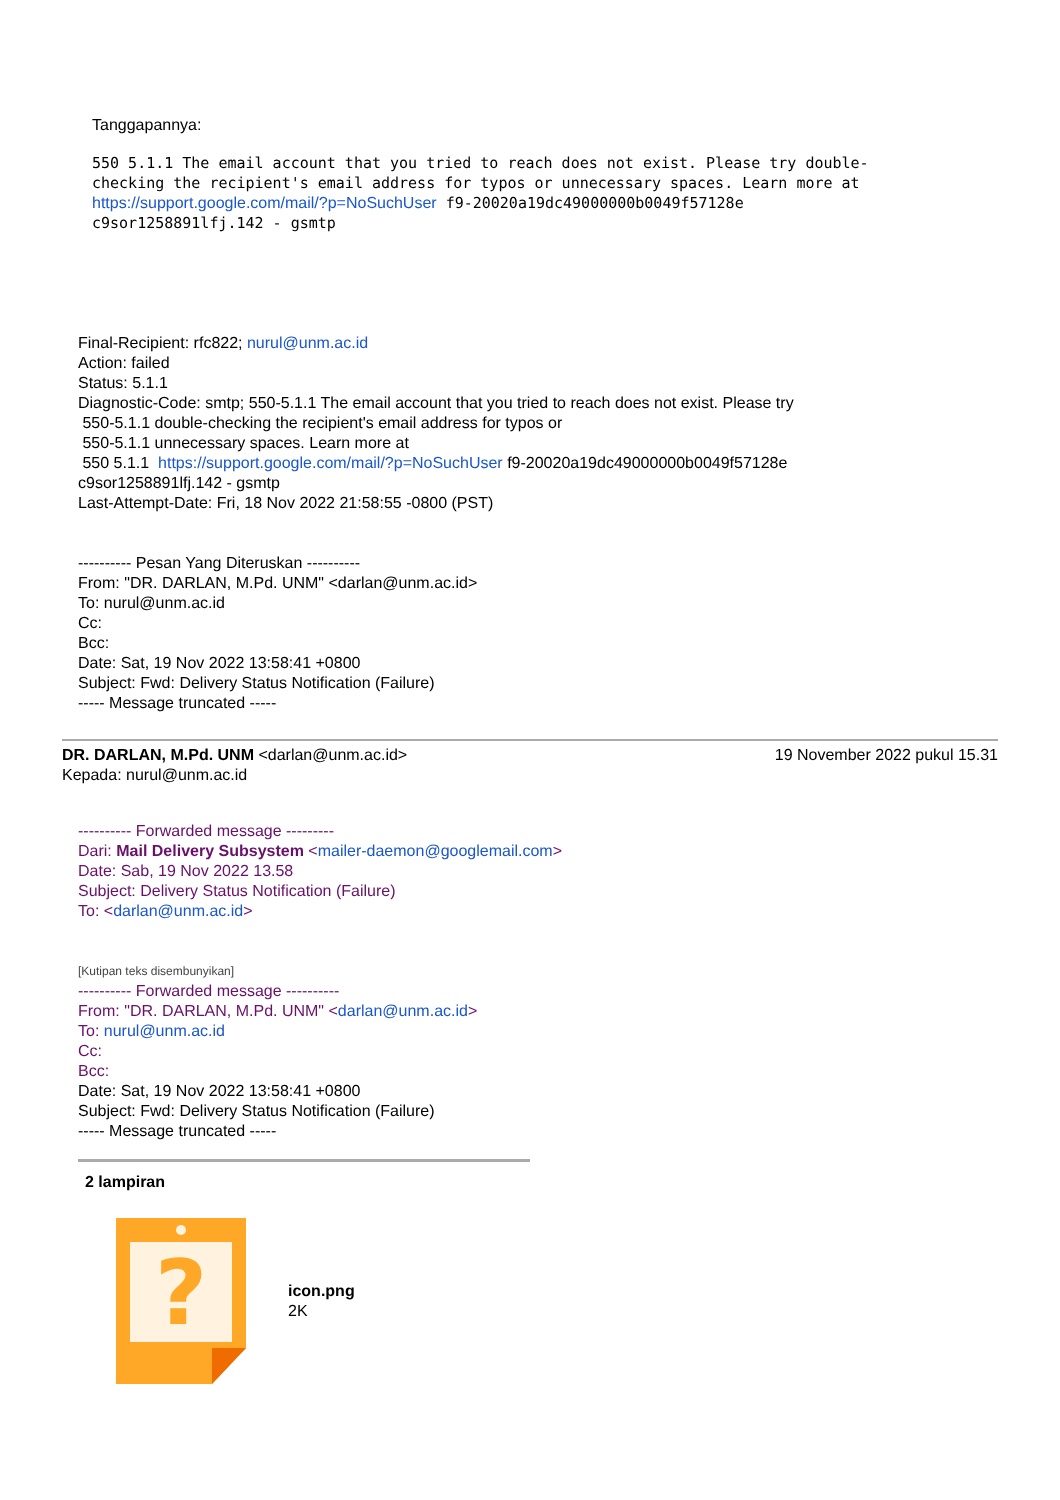Tanggapannya:
550 5.1.1 The email account that you tried to reach does not exist. Please try double-checking the recipient's email address for typos or unnecessary spaces. Learn more at https://support.google.com/mail/?p=NoSuchUser f9-20020a19dc49000000b0049f57128e
c9sor1258891lfj.142 - gsmtp
Final-Recipient: rfc822; nurul@unm.ac.id
Action: failed
Status: 5.1.1
Diagnostic-Code: smtp; 550-5.1.1 The email account that you tried to reach does not exist. Please try
550-5.1.1 double-checking the recipient's email address for typos or
550-5.1.1 unnecessary spaces. Learn more at
550 5.1.1 https://support.google.com/mail/?p=NoSuchUser f9-20020a19dc49000000b0049f57128e
c9sor1258891lfj.142 - gsmtp
Last-Attempt-Date: Fri, 18 Nov 2022 21:58:55 -0800 (PST)
---------- Pesan Yang Diteruskan ----------
From: "DR. DARLAN, M.Pd. UNM" <darlan@unm.ac.id>
To: nurul@unm.ac.id
Cc:
Bcc:
Date: Sat, 19 Nov 2022 13:58:41 +0800
Subject: Fwd: Delivery Status Notification (Failure)
----- Message truncated -----
DR. DARLAN, M.Pd. UNM <darlan@unm.ac.id> 19 November 2022 pukul 15.31
Kepada: nurul@unm.ac.id
---------- Forwarded message ---------
Dari: Mail Delivery Subsystem <mailer-daemon@googlemail.com>
Date: Sab, 19 Nov 2022 13.58
Subject: Delivery Status Notification (Failure)
To: <darlan@unm.ac.id>
[Kutipan teks disembunyikan]
---------- Forwarded message ----------
From: "DR. DARLAN, M.Pd. UNM" <darlan@unm.ac.id>
To: nurul@unm.ac.id
Cc:
Bcc:
Date: Sat, 19 Nov 2022 13:58:41 +0800
Subject: Fwd: Delivery Status Notification (Failure)
----- Message truncated -----
2 lampiran
?
icon.png
2K